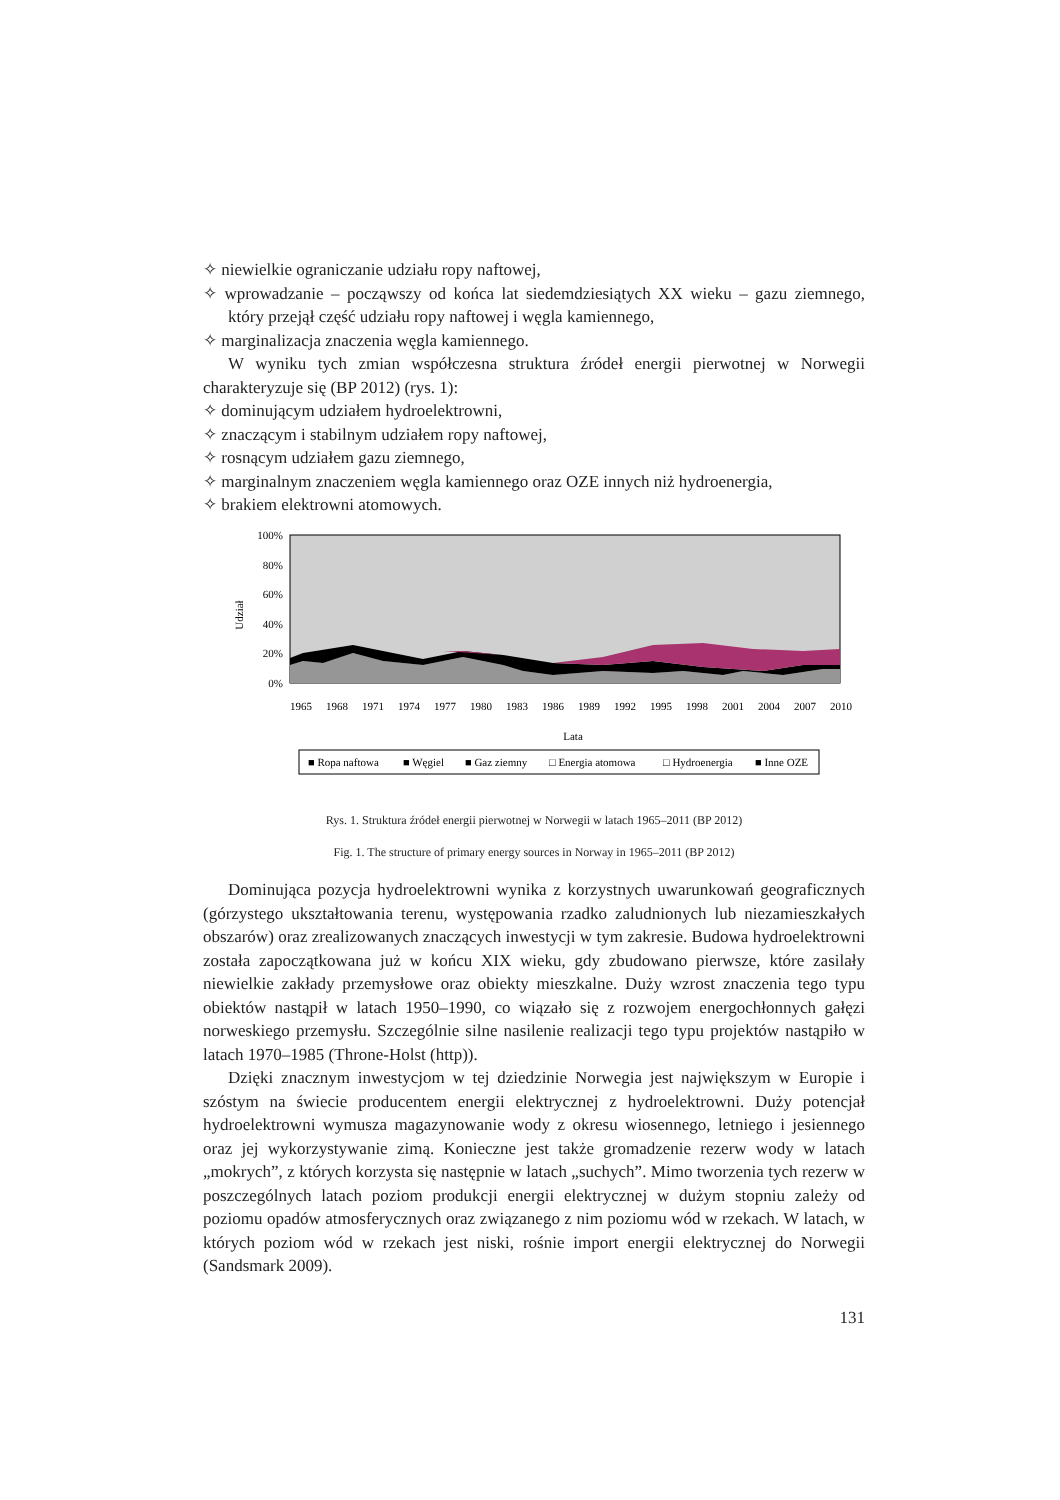✧ niewielkie ograniczanie udziału ropy naftowej,
✧ wprowadzanie – począwszy od końca lat siedemdziesiątych XX wieku – gazu ziemnego, który przejął część udziału ropy naftowej i węgla kamiennego,
✧ marginalizacja znaczenia węgla kamiennego.
W wyniku tych zmian współczesna struktura źródeł energii pierwotnej w Norwegii charakteryzuje się (BP 2012) (rys. 1):
✧ dominującym udziałem hydroelektrowni,
✧ znaczącym i stabilnym udziałem ropy naftowej,
✧ rosnącym udziałem gazu ziemnego,
✧ marginalnym znaczeniem węgla kamiennego oraz OZE innych niż hydroenergia,
✧ brakiem elektrowni atomowych.
100%
80%
60%
40%
20%
0%
Udział
1965
1968
1971
1974
1977
1980
1983
1986
1989
1992
1995
1998
2001
2004
2007
2010
Lata
■ Ropa naftowa ■ Węgiel ■ Gaz ziemny □ Energia atomowa □ Hydroenergia ■ Inne OZE
Rys. 1. Struktura źródeł energii pierwotnej w Norwegii w latach 1965–2011 (BP 2012)
Fig. 1. The structure of primary energy sources in Norway in 1965–2011 (BP 2012)
Dominująca pozycja hydroelektrowni wynika z korzystnych uwarunkowań geograficznych (górzystego ukształtowania terenu, występowania rzadko zaludnionych lub niezamieszkałych obszarów) oraz zrealizowanych znaczących inwestycji w tym zakresie. Budowa hydroelektrowni została zapoczątkowana już w końcu XIX wieku, gdy zbudowano pierwsze, które zasilały niewielkie zakłady przemysłowe oraz obiekty mieszkalne. Duży wzrost znaczenia tego typu obiektów nastąpił w latach 1950–1990, co wiązało się z rozwojem energochłonnych gałęzi norweskiego przemysłu. Szczególnie silne nasilenie realizacji tego typu projektów nastąpiło w latach 1970–1985 (Throne-Holst (http)).
Dzięki znacznym inwestycjom w tej dziedzinie Norwegia jest największym w Europie i szóstym na świecie producentem energii elektrycznej z hydroelektrowni. Duży potencjał hydroelektrowni wymusza magazynowanie wody z okresu wiosennego, letniego i jesiennego oraz jej wykorzystywanie zimą. Konieczne jest także gromadzenie rezerw wody w latach „mokrych”, z których korzysta się następnie w latach „suchych”. Mimo tworzenia tych rezerw w poszczególnych latach poziom produkcji energii elektrycznej w dużym stopniu zależy od poziomu opadów atmosferycznych oraz związanego z nim poziomu wód w rzekach. W latach, w których poziom wód w rzekach jest niski, rośnie import energii elektrycznej do Norwegii (Sandsmark 2009).
131